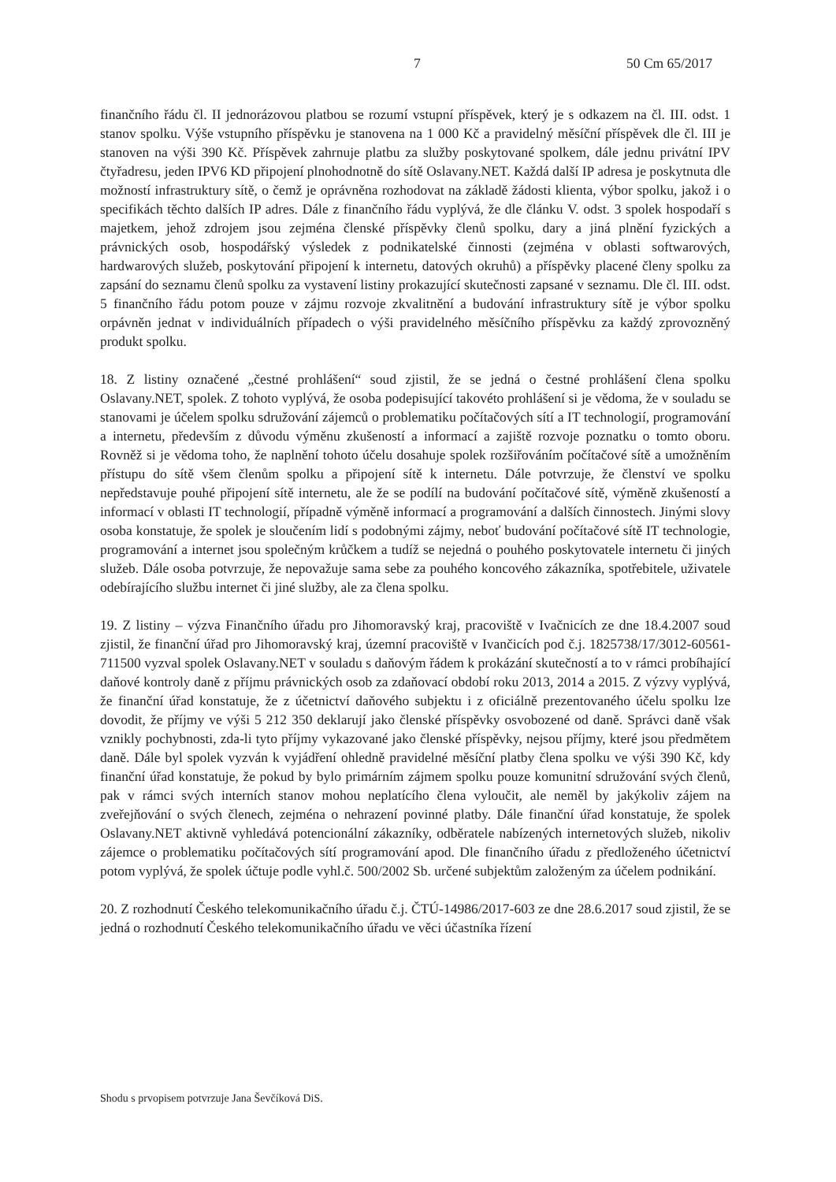7 50 Cm 65/2017
finančního řádu čl. II jednorázovou platbou se rozumí vstupní příspěvek, který je s odkazem na čl. III. odst. 1 stanov spolku. Výše vstupního příspěvku je stanovena na 1 000 Kč a pravidelný měsíční příspěvek dle čl. III je stanoven na výši 390 Kč. Příspěvek zahrnuje platbu za služby poskytované spolkem, dále jednu privátní IPV čtyřadresu, jeden IPV6 KD připojení plnohodnotně do sítě Oslavany.NET. Každá další IP adresa je poskytnuta dle možností infrastruktury sítě, o čemž je oprávněna rozhodovat na základě žádosti klienta, výbor spolku, jakož i o specifikách těchto dalších IP adres. Dále z finančního řádu vyplývá, že dle článku V. odst. 3 spolek hospodaří s majetkem, jehož zdrojem jsou zejména členské příspěvky členů spolku, dary a jiná plnění fyzických a právnických osob, hospodářský výsledek z podnikatelské činnosti (zejména v oblasti softwarových, hardwarových služeb, poskytování připojení k internetu, datových okruhů) a příspěvky placené členy spolku za zapsání do seznamu členů spolku za vystavení listiny prokazující skutečnosti zapsané v seznamu. Dle čl. III. odst. 5 finančního řádu potom pouze v zájmu rozvoje zkvalitnění a budování infrastruktury sítě je výbor spolku orpávněn jednat v individuálních případech o výši pravidelného měsíčního příspěvku za každý zprovozněný produkt spolku.
18. Z listiny označené „čestné prohlášení“ soud zjistil, že se jedná o čestné prohlášení člena spolku Oslavany.NET, spolek. Z tohoto vyplývá, že osoba podepisující takovéto prohlášení si je vědoma, že v souladu se stanovami je účelem spolku sdružování zájemců o problematiku počítačových sítí a IT technologií, programování a internetu, především z důvodu výměnu zkušeností a informací a zajiště rozvoje poznatku o tomto oboru. Rovněž si je vědoma toho, že naplnění tohoto účelu dosahuje spolek rozšiřováním počítačové sítě a umožněním přístupu do sítě všem členům spolku a připojení sítě k internetu. Dále potvrzuje, že členství ve spolku nepředstavuje pouhé připojení sítě internetu, ale že se podílí na budování počítačové sítě, výměně zkušeností a informací v oblasti IT technologií, případně výměně informací a programování a dalších činnostech. Jinými slovy osoba konstatuje, že spolek je sloučením lidí s podobnými zájmy, neboť budování počítačové sítě IT technologie, programování a internet jsou společným krůčkem a tudíž se nejedná o pouhého poskytovatele internetu či jiných služeb. Dále osoba potvrzuje, že nepovažuje sama sebe za pouhého koncového zákazníka, spotřebitele, uživatele odebírajícího službu internet či jiné služby, ale za člena spolku.
19. Z listiny – výzva Finančního úřadu pro Jihomoravský kraj, pracoviště v Ivačnicích ze dne 18.4.2007 soud zjistil, že finanční úřad pro Jihomoravský kraj, územní pracoviště v Ivančicích pod č.j. 1825738/17/3012-60561-711500 vyzval spolek Oslavany.NET v souladu s daňovým řádem k prokázání skutečností a to v rámci probíhající daňové kontroly daně z příjmu právnických osob za zdaňovací období roku 2013, 2014 a 2015. Z výzvy vyplývá, že finanční úřad konstatuje, že z účetnictví daňového subjektu i z oficiálně prezentovaného účelu spolku lze dovodit, že příjmy ve výši 5 212 350 deklarují jako členské příspěvky osvobozené od daně. Správci daně však vznikly pochybnosti, zda-li tyto příjmy vykazované jako členské příspěvky, nejsou příjmy, které jsou předmětem daně. Dále byl spolek vyzván k vyjádření ohledně pravidelné měsíční platby člena spolku ve výši 390 Kč, kdy finanční úřad konstatuje, že pokud by bylo primárním zájmem spolku pouze komunitní sdružování svých členů, pak v rámci svých interních stanov mohou neplatícího člena vyloučit, ale neměl by jakýkoliv zájem na zveřejňování o svých členech, zejména o nehrazení povinné platby. Dále finanční úřad konstatuje, že spolek Oslavany.NET aktivně vyhledává potencionální zákazníky, odběratele nabízených internetových služeb, nikoliv zájemce o problematiku počítačových sítí programování apod. Dle finančního úřadu z předloženého účetnictví potom vyplývá, že spolek účtuje podle vyhl.č. 500/2002 Sb. určené subjektům založeným za účelem podnikání.
20. Z rozhodnutí Českého telekomunikačního úřadu č.j. ČTÚ-14986/2017-603 ze dne 28.6.2017 soud zjistil, že se jedná o rozhodnutí Českého telekomunikačního úřadu ve věci účastníka řízení
Shodu s prvopisem potvrzuje Jana Ševčíková DiS.